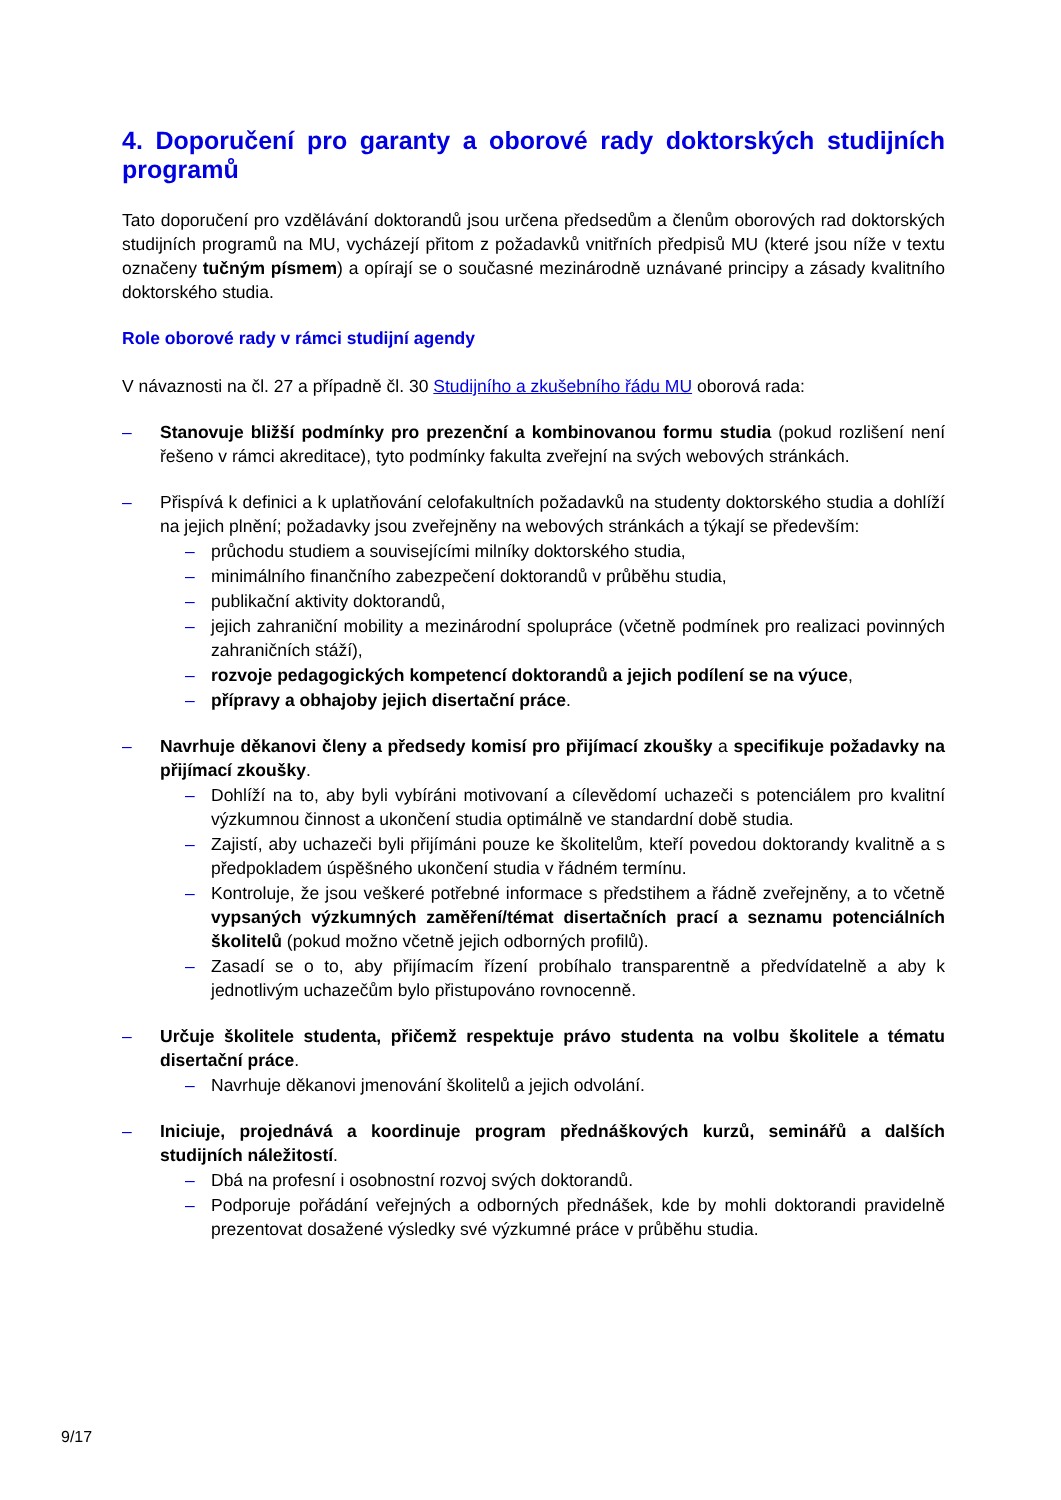4. Doporučení pro garanty a oborové rady doktorských studijních programů
Tato doporučení pro vzdělávání doktorandů jsou určena předsedům a členům oborových rad doktorských studijních programů na MU, vycházejí přitom z požadavků vnitřních předpisů MU (které jsou níže v textu označeny tučným písmem) a opírají se o současné mezinárodně uznávané principy a zásady kvalitního doktorského studia.
Role oborové rady v rámci studijní agendy
V návaznosti na čl. 27 a případně čl. 30 Studijního a zkušebního řádu MU oborová rada:
– Stanovuje bližší podmínky pro prezenční a kombinovanou formu studia (pokud rozlišení není řešeno v rámci akreditace), tyto podmínky fakulta zveřejní na svých webových stránkách.
– Přispívá k definici a k uplatňování celofakultních požadavků na studenty doktorského studia a dohlíží na jejich plnění; požadavky jsou zveřejněny na webových stránkách a týkají se především:
– průchodu studiem a souvisejícími milníky doktorského studia,
– minimálního finančního zabezpečení doktorandů v průběhu studia,
– publikační aktivity doktorandů,
– jejich zahraniční mobility a mezinárodní spolupráce (včetně podmínek pro realizaci povinných zahraničních stáží),
– rozvoje pedagogických kompetencí doktorandů a jejich podílení se na výuce,
– přípravy a obhajoby jejich disertační práce.
– Navrhuje děkanovi členy a předsedy komisí pro přijímací zkoušky a specifikuje požadavky na přijímací zkoušky.
– Dohlíží na to, aby byli vybíráni motivovaní a cílevědomí uchazeči s potenciálem pro kvalitní výzkumnou činnost a ukončení studia optimálně ve standardní době studia.
– Zajistí, aby uchazeči byli přijímáni pouze ke školitelům, kteří povedou doktorandy kvalitně a s předpokladem úspěšného ukončení studia v řádném termínu.
– Kontroluje, že jsou veškeré potřebné informace s předstihem a řádně zveřejněny, a to včetně vypsaných výzkumných zaměření/témat disertačních prací a seznamu potenciálních školitelů (pokud možno včetně jejich odborných profilů).
– Zasadí se o to, aby přijímacím řízení probíhalo transparentně a předvídatelně a aby k jednotlivým uchazečům bylo přistupováno rovnocenně.
– Určuje školitele studenta, přičemž respektuje právo studenta na volbu školitele a tématu disertační práce.
– Navrhuje děkanovi jmenování školitelů a jejich odvolání.
– Iniciuje, projednává a koordinuje program přednáškových kurzů, seminářů a dalších studijních náležitostí.
– Dbá na profesní i osobnostní rozvoj svých doktorandů.
– Podporuje pořádání veřejných a odborných přednášek, kde by mohli doktorandi pravidelně prezentovat dosažené výsledky své výzkumné práce v průběhu studia.
9/17